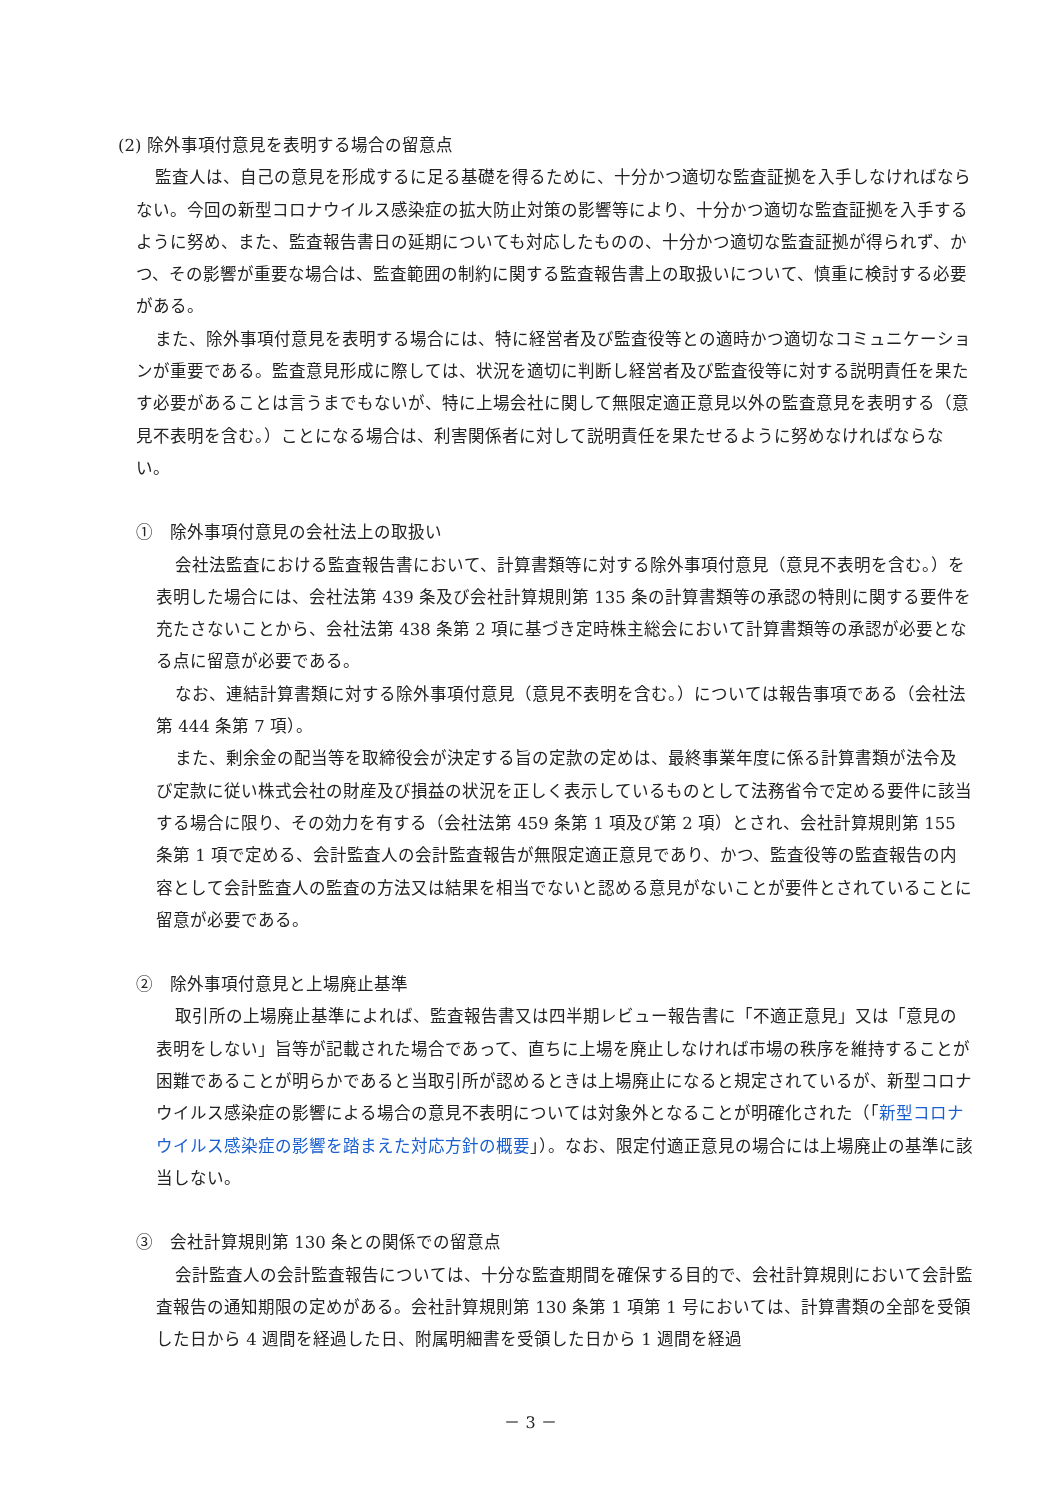(2) 除外事項付意見を表明する場合の留意点
監査人は、自己の意見を形成するに足る基礎を得るために、十分かつ適切な監査証拠を入手しなければならない。今回の新型コロナウイルス感染症の拡大防止対策の影響等により、十分かつ適切な監査証拠を入手するように努め、また、監査報告書日の延期についても対応したものの、十分かつ適切な監査証拠が得られず、かつ、その影響が重要な場合は、監査範囲の制約に関する監査報告書上の取扱いについて、慎重に検討する必要がある。
また、除外事項付意見を表明する場合には、特に経営者及び監査役等との適時かつ適切なコミュニケーションが重要である。監査意見形成に際しては、状況を適切に判断し経営者及び監査役等に対する説明責任を果たす必要があることは言うまでもないが、特に上場会社に関して無限定適正意見以外の監査意見を表明する（意見不表明を含む。）ことになる場合は、利害関係者に対して説明責任を果たせるように努めなければならない。
①　除外事項付意見の会社法上の取扱い
会社法監査における監査報告書において、計算書類等に対する除外事項付意見（意見不表明を含む。）を表明した場合には、会社法第 439 条及び会社計算規則第 135 条の計算書類等の承認の特則に関する要件を充たさないことから、会社法第 438 条第 2 項に基づき定時株主総会において計算書類等の承認が必要となる点に留意が必要である。
なお、連結計算書類に対する除外事項付意見（意見不表明を含む。）については報告事項である（会社法第 444 条第 7 項）。
また、剰余金の配当等を取締役会が決定する旨の定款の定めは、最終事業年度に係る計算書類が法令及び定款に従い株式会社の財産及び損益の状況を正しく表示しているものとして法務省令で定める要件に該当する場合に限り、その効力を有する（会社法第 459 条第 1 項及び第 2 項）とされ、会社計算規則第 155 条第 1 項で定める、会計監査人の会計監査報告が無限定適正意見であり、かつ、監査役等の監査報告の内容として会計監査人の監査の方法又は結果を相当でないと認める意見がないことが要件とされていることに留意が必要である。
②　除外事項付意見と上場廃止基準
取引所の上場廃止基準によれば、監査報告書又は四半期レビュー報告書に「不適正意見」又は「意見の表明をしない」旨等が記載された場合であって、直ちに上場を廃止しなければ市場の秩序を維持することが困難であることが明らかであると当取引所が認めるときは上場廃止になると規定されているが、新型コロナウイルス感染症の影響による場合の意見不表明については対象外となることが明確化された（「新型コロナウイルス感染症の影響を踏まえた対応方針の概要」）。なお、限定付適正意見の場合には上場廃止の基準に該当しない。
③　会社計算規則第 130 条との関係での留意点
会計監査人の会計監査報告については、十分な監査期間を確保する目的で、会社計算規則において会計監査報告の通知期限の定めがある。会社計算規則第 130 条第 1 項第 1 号においては、計算書類の全部を受領した日から 4 週間を経過した日、附属明細書を受領した日から 1 週間を経過
－ 3 －